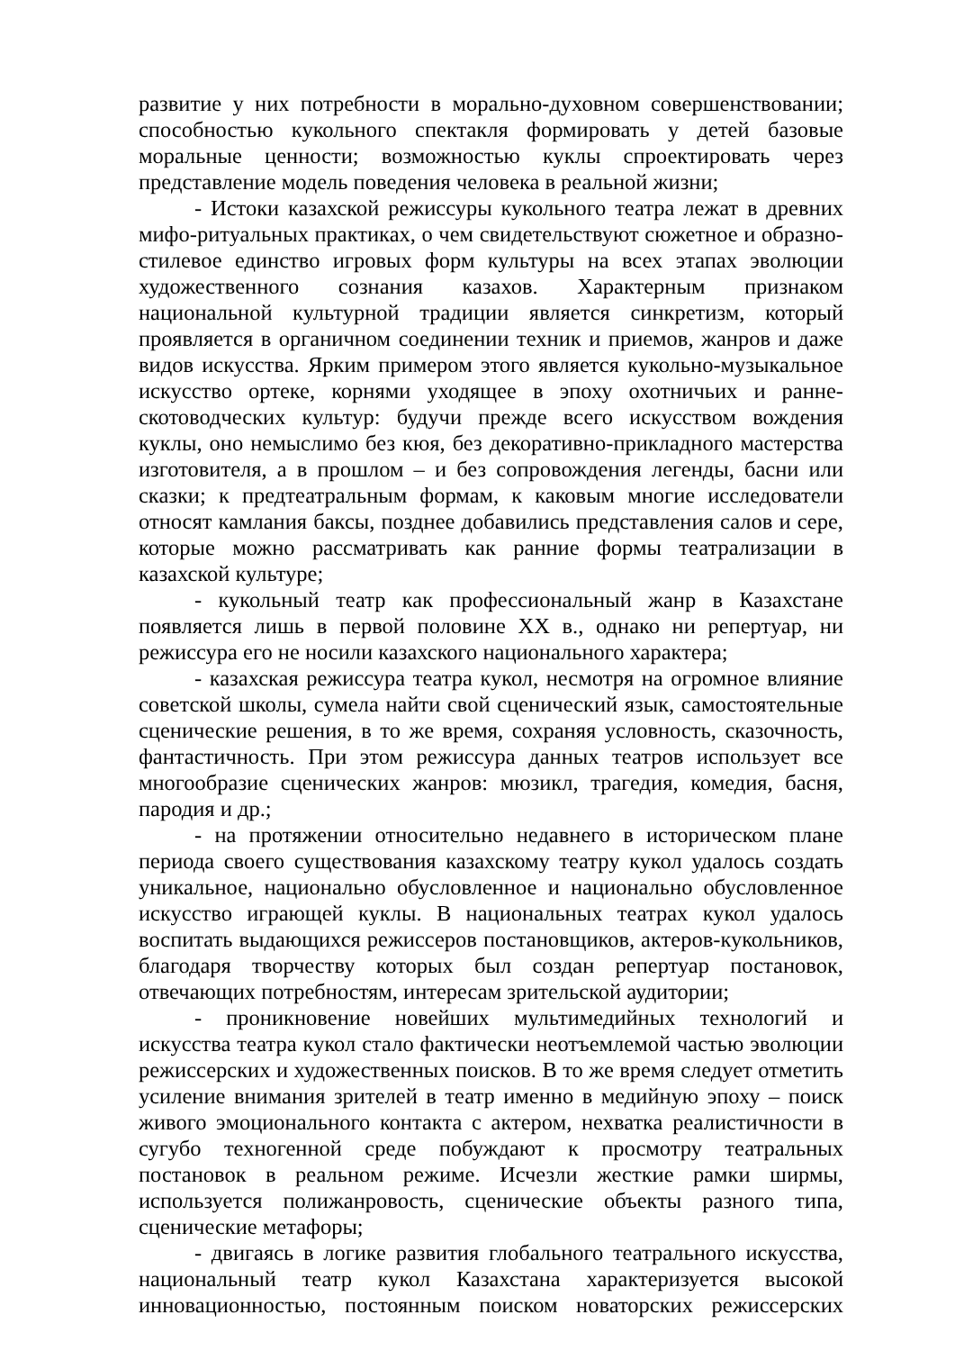развитие у них потребности в морально-духовном совершенствовании; способностью кукольного спектакля формировать у детей базовые моральные ценности; возможностью куклы спроектировать через представление модель поведения человека в реальной жизни;
- Истоки казахской режиссуры кукольного театра лежат в древних мифо-ритуальных практиках, о чем свидетельствуют сюжетное и образно-стилевое единство игровых форм культуры на всех этапах эволюции художественного сознания казахов. Характерным признаком национальной культурной традиции является синкретизм, который проявляется в органичном соединении техник и приемов, жанров и даже видов искусства. Ярким примером этого является кукольно-музыкальное искусство ортеке, корнями уходящее в эпоху охотничьих и ранне-скотоводческих культур: будучи прежде всего искусством вождения куклы, оно немыслимо без кюя, без декоративно-прикладного мастерства изготовителя, а в прошлом – и без сопровождения легенды, басни или сказки; к предтеатральным формам, к каковым многие исследователи относят камлания баксы, позднее добавились представления салов и сере, которые можно рассматривать как ранние формы театрализации в казахской культуре;
- кукольный театр как профессиональный жанр в Казахстане появляется лишь в первой половине ХХ в., однако ни репертуар, ни режиссура его не носили казахского национального характера;
- казахская режиссура театра кукол, несмотря на огромное влияние советской школы, сумела найти свой сценический язык, самостоятельные сценические решения, в то же время, сохраняя условность, сказочность, фантастичность. При этом режиссура данных театров использует все многообразие сценических жанров: мюзикл, трагедия, комедия, басня, пародия и др.;
- на протяжении относительно недавнего в историческом плане периода своего существования казахскому театру кукол удалось создать уникальное, национально обусловленное и национально обусловленное искусство играющей куклы. В национальных театрах кукол удалось воспитать выдающихся режиссеров постановщиков, актеров-кукольников, благодаря творчеству которых был создан репертуар постановок, отвечающих потребностям, интересам зрительской аудитории;
- проникновение новейших мультимедийных технологий и искусства театра кукол стало фактически неотъемлемой частью эволюции режиссерских и художественных поисков. В то же время следует отметить усиление внимания зрителей в театр именно в медийную эпоху – поиск живого эмоционального контакта с актером, нехватка реалистичности в сугубо техногенной среде побуждают к просмотру театральных постановок в реальном режиме. Исчезли жесткие рамки ширмы, используется полижанровость, сценические объекты разного типа, сценические метафоры;
- двигаясь в логике развития глобального театрального искусства, национальный театр кукол Казахстана характеризуется высокой инновационностью, постоянным поиском новаторских режиссерских